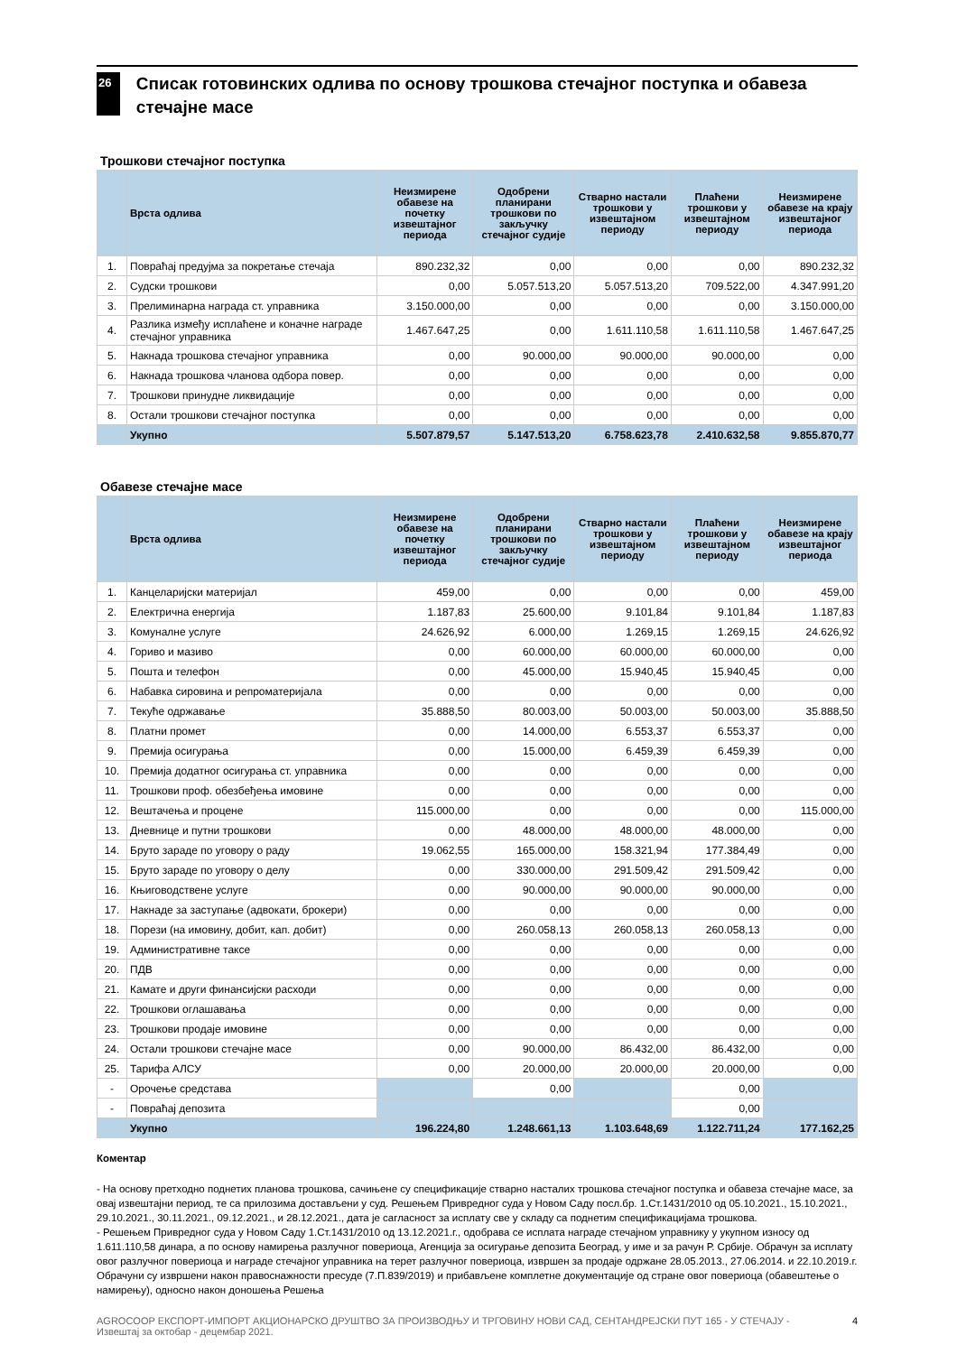26
Списак готовинских одлива по основу трошкова стечајног поступка и обавеза стечајне масе
Трошкови стечајног поступка
| | Врста одлива | Неизмирене обавезе на почетку извештајног периода | Одобрени планирани трошкови по закључку стечајног судије | Стварно настали трошкови у извештајном периоду | Плаћени трошкови у извештајном периоду | Неизмирене обавезе на крају извештајног периода |
| --- | --- | --- | --- | --- | --- | --- |
| 1. | Повраћај предујма за покретање стечаја | 890.232,32 | 0,00 | 0,00 | 0,00 | 890.232,32 |
| 2. | Судски трошкови | 0,00 | 5.057.513,20 | 5.057.513,20 | 709.522,00 | 4.347.991,20 |
| 3. | Прелиминарна награда ст. управника | 3.150.000,00 | 0,00 | 0,00 | 0,00 | 3.150.000,00 |
| 4. | Разлика између исплаћене и коначне награде стечајног управника | 1.467.647,25 | 0,00 | 1.611.110,58 | 1.611.110,58 | 1.467.647,25 |
| 5. | Накнада трошкова стечајног управника | 0,00 | 90.000,00 | 90.000,00 | 90.000,00 | 0,00 |
| 6. | Накнада трошкова чланова одбора повер. | 0,00 | 0,00 | 0,00 | 0,00 | 0,00 |
| 7. | Трошкови принудне ликвидације | 0,00 | 0,00 | 0,00 | 0,00 | 0,00 |
| 8. | Остали трошкови стечајног поступка | 0,00 | 0,00 | 0,00 | 0,00 | 0,00 |
| | Укупно | 5.507.879,57 | 5.147.513,20 | 6.758.623,78 | 2.410.632,58 | 9.855.870,77 |
Обавезе стечајне масе
| | Врста одлива | Неизмирене обавезе на почетку извештајног периода | Одобрени планирани трошкови по закључку стечајног судије | Стварно настали трошкови у извештајном периоду | Плаћени трошкови у извештајном периоду | Неизмирене обавезе на крају извештајног периода |
| --- | --- | --- | --- | --- | --- | --- |
| 1. | Канцеларијски материјал | 459,00 | 0,00 | 0,00 | 0,00 | 459,00 |
| 2. | Електрична енергија | 1.187,83 | 25.600,00 | 9.101,84 | 9.101,84 | 1.187,83 |
| 3. | Комуналне услуге | 24.626,92 | 6.000,00 | 1.269,15 | 1.269,15 | 24.626,92 |
| 4. | Гориво и мазиво | 0,00 | 60.000,00 | 60.000,00 | 60.000,00 | 0,00 |
| 5. | Пошта и телефон | 0,00 | 45.000,00 | 15.940,45 | 15.940,45 | 0,00 |
| 6. | Набавка сировина и репроматеријала | 0,00 | 0,00 | 0,00 | 0,00 | 0,00 |
| 7. | Текуће одржавање | 35.888,50 | 80.003,00 | 50.003,00 | 50.003,00 | 35.888,50 |
| 8. | Платни промет | 0,00 | 14.000,00 | 6.553,37 | 6.553,37 | 0,00 |
| 9. | Премија осигурања | 0,00 | 15.000,00 | 6.459,39 | 6.459,39 | 0,00 |
| 10. | Премија додатног осигурања ст. управника | 0,00 | 0,00 | 0,00 | 0,00 | 0,00 |
| 11. | Трошкови проф. обезбеђења имовине | 0,00 | 0,00 | 0,00 | 0,00 | 0,00 |
| 12. | Вештачења и процене | 115.000,00 | 0,00 | 0,00 | 0,00 | 115.000,00 |
| 13. | Дневнице и путни трошкови | 0,00 | 48.000,00 | 48.000,00 | 48.000,00 | 0,00 |
| 14. | Бруто зараде по уговору о раду | 19.062,55 | 165.000,00 | 158.321,94 | 177.384,49 | 0,00 |
| 15. | Бруто зараде по уговору о делу | 0,00 | 330.000,00 | 291.509,42 | 291.509,42 | 0,00 |
| 16. | Књиговодствене услуге | 0,00 | 90.000,00 | 90.000,00 | 90.000,00 | 0,00 |
| 17. | Накнаде за заступање (адвокати, брокери) | 0,00 | 0,00 | 0,00 | 0,00 | 0,00 |
| 18. | Порези (на имовину, добит, кап. добит) | 0,00 | 260.058,13 | 260.058,13 | 260.058,13 | 0,00 |
| 19. | Административне таксе | 0,00 | 0,00 | 0,00 | 0,00 | 0,00 |
| 20. | ПДВ | 0,00 | 0,00 | 0,00 | 0,00 | 0,00 |
| 21. | Камате и други финансијски расходи | 0,00 | 0,00 | 0,00 | 0,00 | 0,00 |
| 22. | Трошкови оглашавања | 0,00 | 0,00 | 0,00 | 0,00 | 0,00 |
| 23. | Трошкови продаје имовине | 0,00 | 0,00 | 0,00 | 0,00 | 0,00 |
| 24. | Остали трошкови стечајне масе | 0,00 | 90.000,00 | 86.432,00 | 86.432,00 | 0,00 |
| 25. | Тарифа АЛСУ | 0,00 | 20.000,00 | 20.000,00 | 20.000,00 | 0,00 |
| - | Орочење средстава | | 0,00 | | 0,00 | |
| - | Повраћај депозита | | | | 0,00 | |
| | Укупно | 196.224,80 | 1.248.661,13 | 1.103.648,69 | 1.122.711,24 | 177.162,25 |
Коментар
- На основу претходно поднетих планова трошкова, сачињене су спецификације стварно насталих трошкова стечајног поступка и обавеза стечајне масе, за овај извештајни период, те са прилозима достављени у суд. Решењем Привредног суда у Новом Саду посл.бр. 1.Ст.1431/2010 од 05.10.2021., 15.10.2021., 29.10.2021., 30.11.2021., 09.12.2021., и 28.12.2021., дата је сагласност за исплату све у складу са поднетим спецификацијама трошкова.
- Решењем Привредног суда у Новом Саду 1.Ст.1431/2010 од 13.12.2021.г., одобрава се исплата награде стечајном управнику у укупном износу од 1.611.110,58 динара, а по основу намирења разлучног повериоца, Агенција за осигурање депозита Београд, у име и за рачун Р. Србије. Обрачун за исплату овог разлучног повериоца и награде стечајног управника на терет разлучног повериоца, извршен за продаје одржане 28.05.2013., 27.06.2014. и 22.10.2019.г. Обрачуни су извршени након правоснажности пресуде (7.П.839/2019) и прибављене комплетне документације од стране овог повериоца (обавештење о намирењу), односно након доношења Решења
AGROCOOP ЕКСПОРТ-ИМПОРТ АКЦИОНАРСКО ДРУШТВО ЗА ПРОИЗВОДЊУ И ТРГОВИНУ НОВИ САД, СЕНТАНДРЕЈСКИ ПУТ 165 - У СТЕЧАЈУ - Извештај за октобар - децембар 2021. 4